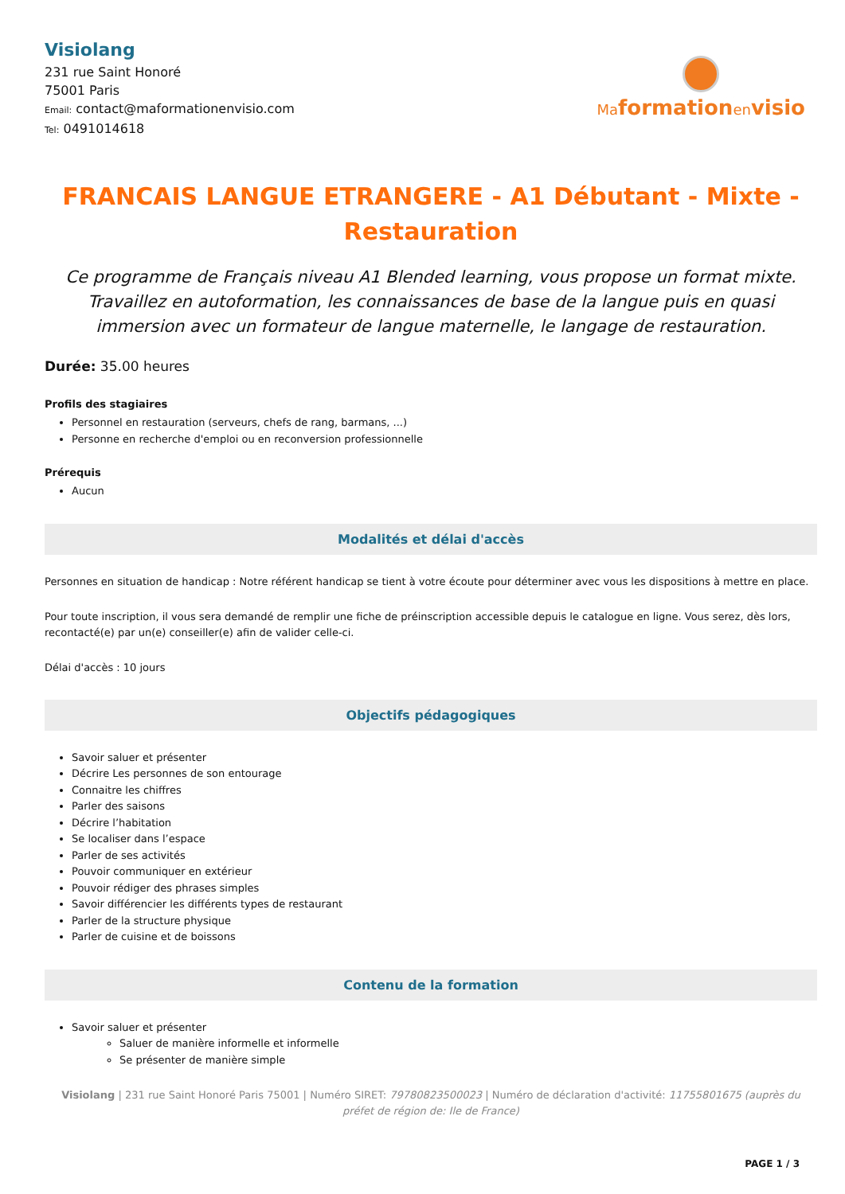Visiolang
231 rue Saint Honoré
75001 Paris
Email: contact@maformationenvisio.com
Tel: 0491014618
Maformationenvisio
FRANCAIS LANGUE ETRANGERE - A1 Débutant - Mixte - Restauration
Ce programme de Français niveau A1 Blended learning, vous propose un format mixte. Travaillez en autoformation, les connaissances de base de la langue puis en quasi immersion avec un formateur de langue maternelle, le langage de restauration.
Durée: 35.00 heures
Profils des stagiaires
Personnel en restauration (serveurs, chefs de rang, barmans, ...)
Personne en recherche d'emploi ou en reconversion professionnelle
Prérequis
Aucun
Modalités et délai d'accès
Personnes en situation de handicap : Notre référent handicap se tient à votre écoute pour déterminer avec vous les dispositions à mettre en place.
Pour toute inscription, il vous sera demandé de remplir une fiche de préinscription accessible depuis le catalogue en ligne. Vous serez, dès lors, recontacté(e) par un(e) conseiller(e) afin de valider celle-ci.
Délai d'accès : 10 jours
Objectifs pédagogiques
Savoir saluer et présenter
Décrire Les personnes de son entourage
Connaitre les chiffres
Parler des saisons
Décrire l’habitation
Se localiser dans l’espace
Parler de ses activités
Pouvoir communiquer en extérieur
Pouvoir rédiger des phrases simples
Savoir différencier les différents types de restaurant
Parler de la structure physique
Parler de cuisine et de boissons
Contenu de la formation
Savoir saluer et présenter
Saluer de manière informelle et informelle
Se présenter de manière simple
Visiolang | 231 rue Saint Honoré Paris 75001 | Numéro SIRET: 79780823500023 | Numéro de déclaration d'activité: 11755801675 (auprès du préfet de région de: Ile de France)
PAGE 1 / 3